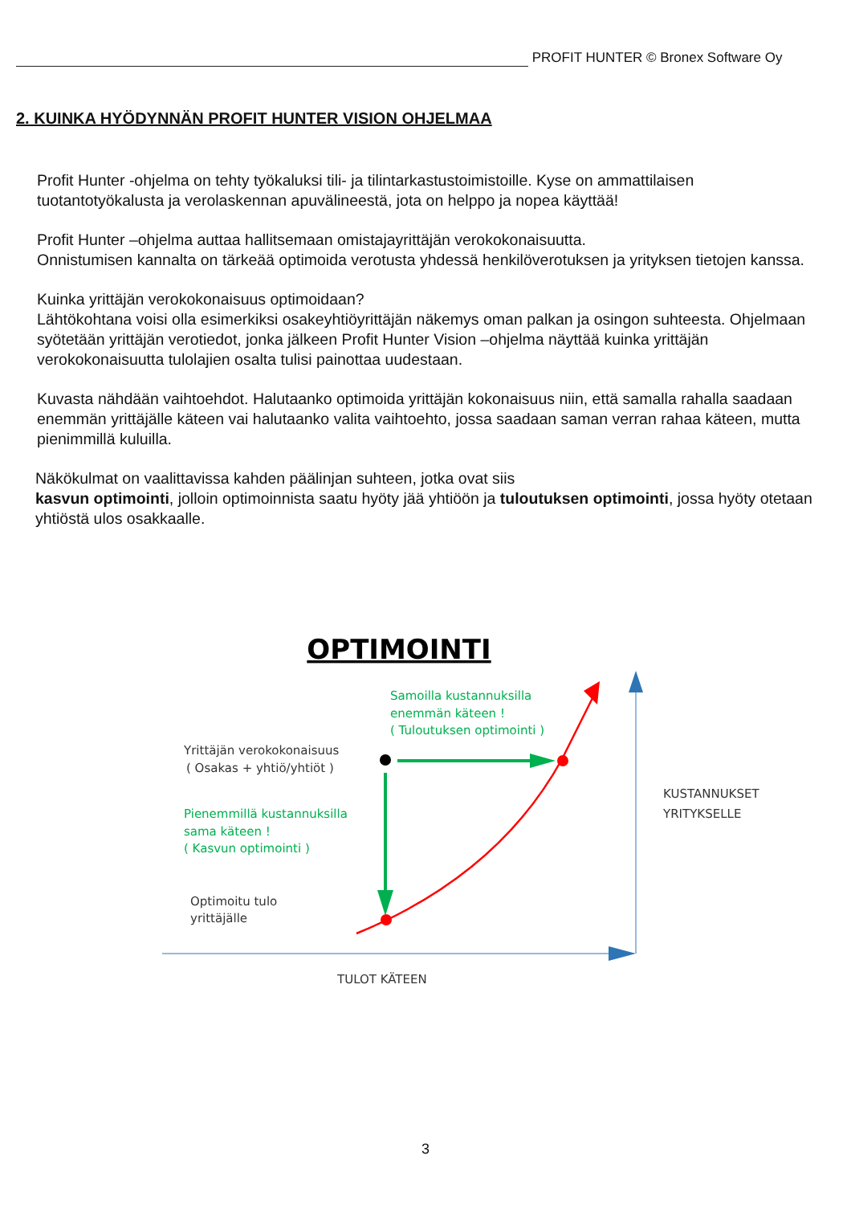PROFIT HUNTER © Bronex Software Oy
2. KUINKA HYÖDYNNÄN PROFIT HUNTER VISION OHJELMAA
Profit Hunter -ohjelma on tehty työkaluksi tili- ja tilintarkastustoimistoille. Kyse on ammattilaisen tuotantotyökalusta ja verolaskennan apuvälineestä, jota on helppo ja nopea käyttää!
Profit Hunter –ohjelma auttaa hallitsemaan omistajayrittäjän verokokonaisuutta.
Onnistumisen kannalta on tärkeää optimoida verotusta yhdessä henkilöverotuksen ja yrityksen tietojen kanssa.
Kuinka yrittäjän verokokonaisuus optimoidaan?
Lähtökohtana voisi olla esimerkiksi osakeyhtiöyrittäjän näkemys oman palkan ja osingon suhteesta. Ohjelmaan syötetään yrittäjän verotiedot, jonka jälkeen Profit Hunter Vision –ohjelma näyttää kuinka yrittäjän verokokonaisuutta tulolajien osalta tulisi painottaa uudestaan.
Kuvasta nähdään vaihtoehdot. Halutaanko optimoida yrittäjän kokonaisuus niin, että samalla rahalla saadaan enemmän yrittäjälle käteen vai halutaanko valita vaihtoehto, jossa saadaan saman verran rahaa käteen, mutta pienimmillä kuluilla.
Näkökulmat on vaalittavissa kahden päälinjan suhteen, jotka ovat siis
kasvun optimointi, jolloin optimoinnista saatu hyöty jää yhtiöön ja tuloutuksen optimointi, jossa hyöty otetaan yhtiöstä ulos osakkaalle.
OPTIMOINTI
Samoilla kustannuksilla
enemmän käteen !
( Tuloutuksen optimointi )
Pienemmillä kustannuksilla
sama käteen !
( Kasvun optimointi )
Yrittäjän verokokonaisuus
( Osakas + yhtiö/yhtiöt )
Optimoitu tulo
yrittäjälle
KUSTANNUKSET
YRITYKSELLE
TULOT KÄTEEN
3